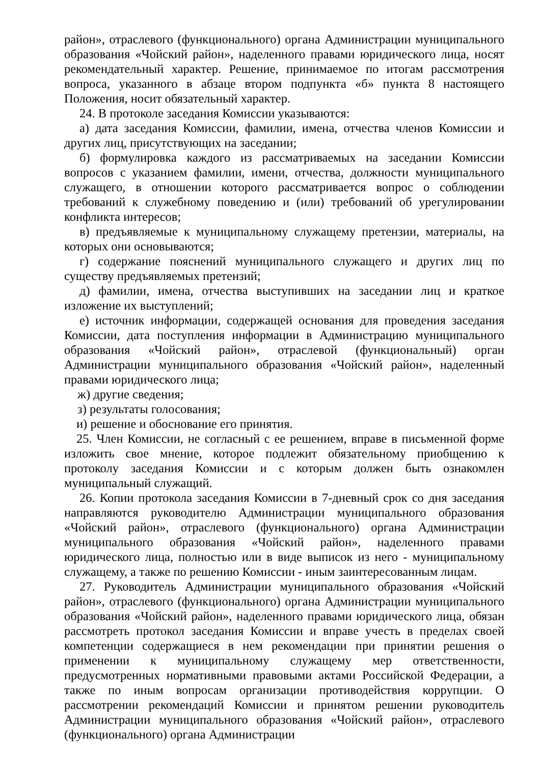район», отраслевого (функционального) органа Администрации муниципального образования «Чойский район», наделенного правами юридического лица, носят рекомендательный характер. Решение, принимаемое по итогам рассмотрения вопроса, указанного в абзаце втором подпункта «б» пункта 8 настоящего Положения, носит обязательный характер.
24. В протоколе заседания Комиссии указываются:
а) дата заседания Комиссии, фамилии, имена, отчества членов Комиссии и других лиц, присутствующих на заседании;
б) формулировка каждого из рассматриваемых на заседании Комиссии вопросов с указанием фамилии, имени, отчества, должности муниципального служащего, в отношении которого рассматривается вопрос о соблюдении требований к служебному поведению и (или) требований об урегулировании конфликта интересов;
в) предъявляемые к муниципальному служащему претензии, материалы, на которых они основываются;
г) содержание пояснений муниципального служащего и других лиц по существу предъявляемых претензий;
д) фамилии, имена, отчества выступивших на заседании лиц и краткое изложение их выступлений;
е) источник информации, содержащей основания для проведения заседания Комиссии, дата поступления информации в Администрацию муниципального образования «Чойский район», отраслевой (функциональный) орган Администрации муниципального образования «Чойский район», наделенный правами юридического лица;
ж) другие сведения;
з) результаты голосования;
и) решение и обоснование его принятия.
25. Член Комиссии, не согласный с ее решением, вправе в письменной форме изложить свое мнение, которое подлежит обязательному приобщению к протоколу заседания Комиссии и с которым должен быть ознакомлен муниципальный служащий.
26. Копии протокола заседания Комиссии в 7-дневный срок со дня заседания направляются руководителю Администрации муниципального образования «Чойский район», отраслевого (функционального) органа Администрации муниципального образования «Чойский район», наделенного правами юридического лица, полностью или в виде выписок из него - муниципальному служащему, а также по решению Комиссии - иным заинтересованным лицам.
27. Руководитель Администрации муниципального образования «Чойский район», отраслевого (функционального) органа Администрации муниципального образования «Чойский район», наделенного правами юридического лица, обязан рассмотреть протокол заседания Комиссии и вправе учесть в пределах своей компетенции содержащиеся в нем рекомендации при принятии решения о применении к муниципальному служащему мер ответственности, предусмотренных нормативными правовыми актами Российской Федерации, а также по иным вопросам организации противодействия коррупции. О рассмотрении рекомендаций Комиссии и принятом решении руководитель Администрации муниципального образования «Чойский район», отраслевого (функционального) органа Администрации